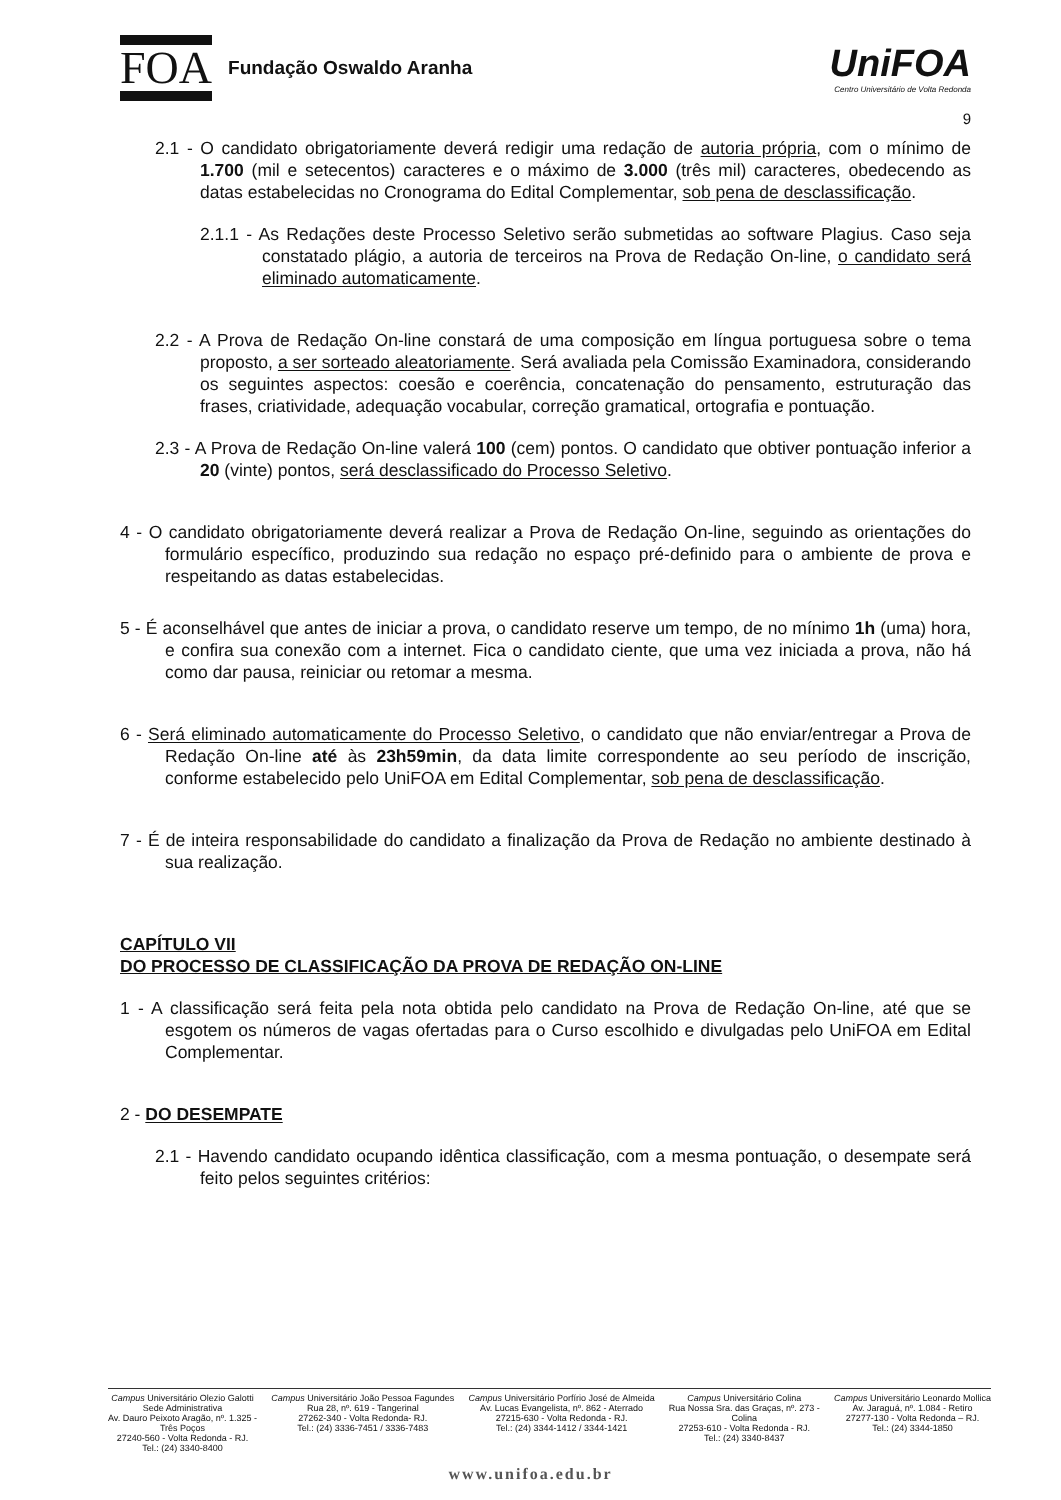FOA Fundação Oswaldo Aranha
UniFOA
Centro Universitário de Volta Redonda
9
2.1 - O candidato obrigatoriamente deverá redigir uma redação de autoria própria, com o mínimo de 1.700 (mil e setecentos) caracteres e o máximo de 3.000 (três mil) caracteres, obedecendo as datas estabelecidas no Cronograma do Edital Complementar, sob pena de desclassificação.
2.1.1 - As Redações deste Processo Seletivo serão submetidas ao software Plagius. Caso seja constatado plágio, a autoria de terceiros na Prova de Redação On-line, o candidato será eliminado automaticamente.
2.2 - A Prova de Redação On-line constará de uma composição em língua portuguesa sobre o tema proposto, a ser sorteado aleatoriamente. Será avaliada pela Comissão Examinadora, considerando os seguintes aspectos: coesão e coerência, concatenação do pensamento, estruturação das frases, criatividade, adequação vocabular, correção gramatical, ortografia e pontuação.
2.3 - A Prova de Redação On-line valerá 100 (cem) pontos. O candidato que obtiver pontuação inferior a 20 (vinte) pontos, será desclassificado do Processo Seletivo.
4 - O candidato obrigatoriamente deverá realizar a Prova de Redação On-line, seguindo as orientações do formulário específico, produzindo sua redação no espaço pré-definido para o ambiente de prova e respeitando as datas estabelecidas.
5 - É aconselhável que antes de iniciar a prova, o candidato reserve um tempo, de no mínimo 1h (uma) hora, e confira sua conexão com a internet. Fica o candidato ciente, que uma vez iniciada a prova, não há como dar pausa, reiniciar ou retomar a mesma.
6 - Será eliminado automaticamente do Processo Seletivo, o candidato que não enviar/entregar a Prova de Redação On-line até às 23h59min, da data limite correspondente ao seu período de inscrição, conforme estabelecido pelo UniFOA em Edital Complementar, sob pena de desclassificação.
7 - É de inteira responsabilidade do candidato a finalização da Prova de Redação no ambiente destinado à sua realização.
CAPÍTULO VII
DO PROCESSO DE CLASSIFICAÇÃO DA PROVA DE REDAÇÃO ON-LINE
1 - A classificação será feita pela nota obtida pelo candidato na Prova de Redação On-line, até que se esgotem os números de vagas ofertadas para o Curso escolhido e divulgadas pelo UniFOA em Edital Complementar.
2 - DO DESEMPATE
2.1 - Havendo candidato ocupando idêntica classificação, com a mesma pontuação, o desempate será feito pelos seguintes critérios:
Campus Universitário Olezio Galotti
Sede Administrativa
Av. Dauro Peixoto Aragão, nº. 1.325 -
Três Poços
27240-560 - Volta Redonda - RJ.
Tel.: (24) 3340-8400
Campus Universitário João Pessoa Fagundes
Rua 28, nº. 619 - Tangerinal
27262-340 - Volta Redonda- RJ.
Tel.: (24) 3336-7451 / 3336-7483
Campus Universitário Porfírio José de Almeida
Av. Lucas Evangelista, nº. 862 - Aterrado
27215-630 - Volta Redonda - RJ.
Tel.: (24) 3344-1412 / 3344-1421
Campus Universitário Colina
Rua Nossa Sra. das Graças, nº. 273 -
Colina
27253-610 - Volta Redonda - RJ.
Tel.: (24) 3340-8437
Campus Universitário Leonardo Mollica
Av. Jaraguá, nº. 1.084 - Retiro
27277-130 - Volta Redonda – RJ.
Tel.: (24) 3344-1850
www.unifoa.edu.br